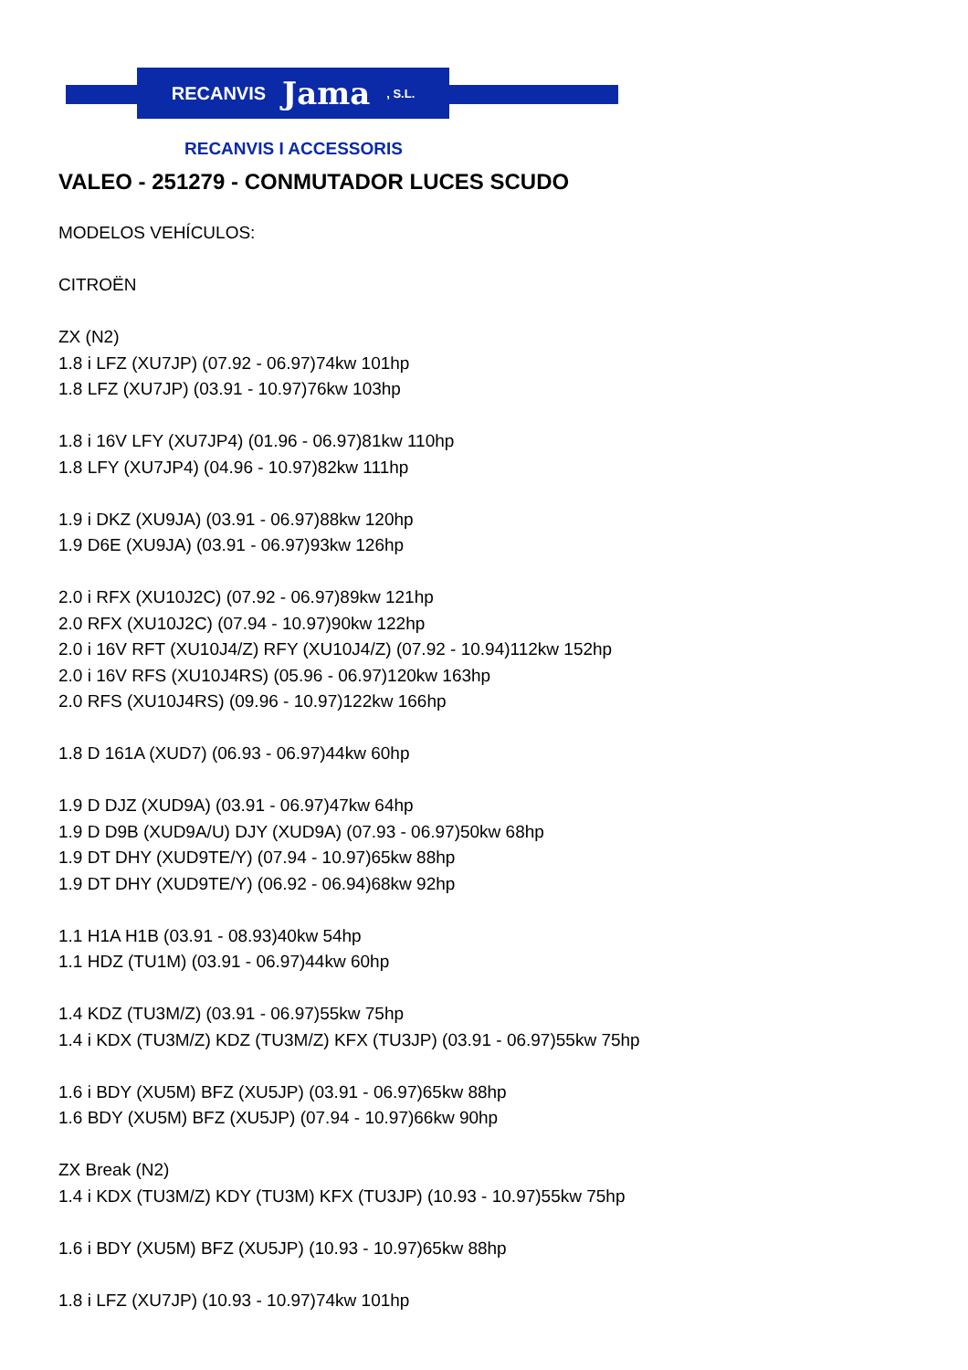RECANVIS Jama, S.L.
RECANVIS I ACCESSORIS
VALEO - 251279 - CONMUTADOR LUCES SCUDO
MODELOS VEHÍCULOS:
CITROËN
ZX (N2)
1.8 i LFZ (XU7JP) (07.92 - 06.97)74kw 101hp
1.8 LFZ (XU7JP) (03.91 - 10.97)76kw 103hp
1.8 i 16V LFY (XU7JP4) (01.96 - 06.97)81kw 110hp
1.8 LFY (XU7JP4) (04.96 - 10.97)82kw 111hp
1.9 i DKZ (XU9JA) (03.91 - 06.97)88kw 120hp
1.9 D6E (XU9JA) (03.91 - 06.97)93kw 126hp
2.0 i RFX (XU10J2C) (07.92 - 06.97)89kw 121hp
2.0 RFX (XU10J2C) (07.94 - 10.97)90kw 122hp
2.0 i 16V RFT (XU10J4/Z) RFY (XU10J4/Z) (07.92 - 10.94)112kw 152hp
2.0 i 16V RFS (XU10J4RS) (05.96 - 06.97)120kw 163hp
2.0 RFS (XU10J4RS) (09.96 - 10.97)122kw 166hp
1.8 D 161A (XUD7) (06.93 - 06.97)44kw 60hp
1.9 D DJZ (XUD9A) (03.91 - 06.97)47kw 64hp
1.9 D D9B (XUD9A/U) DJY (XUD9A) (07.93 - 06.97)50kw 68hp
1.9 DT DHY (XUD9TE/Y) (07.94 - 10.97)65kw 88hp
1.9 DT DHY (XUD9TE/Y) (06.92 - 06.94)68kw 92hp
1.1 H1A H1B (03.91 - 08.93)40kw 54hp
1.1 HDZ (TU1M) (03.91 - 06.97)44kw 60hp
1.4 KDZ (TU3M/Z) (03.91 - 06.97)55kw 75hp
1.4 i KDX (TU3M/Z) KDZ (TU3M/Z) KFX (TU3JP) (03.91 - 06.97)55kw 75hp
1.6 i BDY (XU5M) BFZ (XU5JP) (03.91 - 06.97)65kw 88hp
1.6 BDY (XU5M) BFZ (XU5JP) (07.94 - 10.97)66kw 90hp
ZX Break (N2)
1.4 i KDX (TU3M/Z) KDY (TU3M) KFX (TU3JP) (10.93 - 10.97)55kw 75hp
1.6 i BDY (XU5M) BFZ (XU5JP) (10.93 - 10.97)65kw 88hp
1.8 i LFZ (XU7JP) (10.93 - 10.97)74kw 101hp